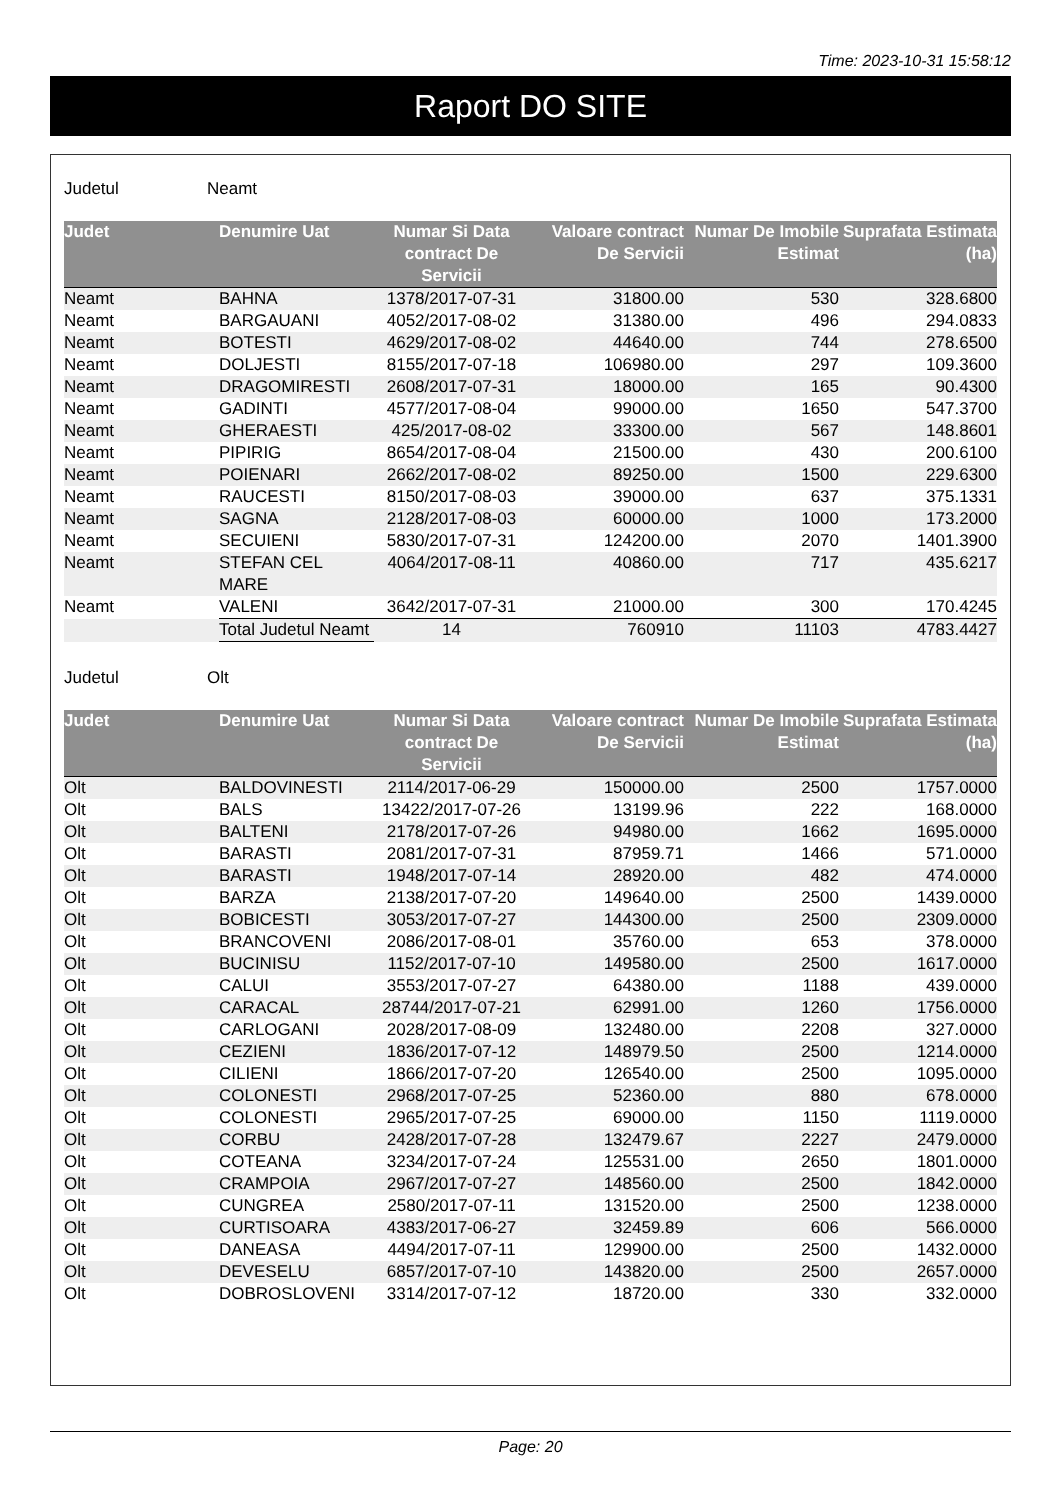Time: 2023-10-31 15:58:12
Raport DO SITE
Judetul Neamt
| Judet | Denumire Uat | Numar Si Data contract De Servicii | Valoare contract De Servicii | Numar De Imobile Estimat | Suprafata Estimata (ha) |
| --- | --- | --- | --- | --- | --- |
| Neamt | BAHNA | 1378/2017-07-31 | 31800.00 | 530 | 328.6800 |
| Neamt | BARGAUANI | 4052/2017-08-02 | 31380.00 | 496 | 294.0833 |
| Neamt | BOTESTI | 4629/2017-08-02 | 44640.00 | 744 | 278.6500 |
| Neamt | DOLJESTI | 8155/2017-07-18 | 106980.00 | 297 | 109.3600 |
| Neamt | DRAGOMIRESTI | 2608/2017-07-31 | 18000.00 | 165 | 90.4300 |
| Neamt | GADINTI | 4577/2017-08-04 | 99000.00 | 1650 | 547.3700 |
| Neamt | GHERAESTI | 425/2017-08-02 | 33300.00 | 567 | 148.8601 |
| Neamt | PIPIRIG | 8654/2017-08-04 | 21500.00 | 430 | 200.6100 |
| Neamt | POIENARI | 2662/2017-08-02 | 89250.00 | 1500 | 229.6300 |
| Neamt | RAUCESTI | 8150/2017-08-03 | 39000.00 | 637 | 375.1331 |
| Neamt | SAGNA | 2128/2017-08-03 | 60000.00 | 1000 | 173.2000 |
| Neamt | SECUIENI | 5830/2017-07-31 | 124200.00 | 2070 | 1401.3900 |
| Neamt | STEFAN CEL MARE | 4064/2017-08-11 | 40860.00 | 717 | 435.6217 |
| Neamt | VALENI | 3642/2017-07-31 | 21000.00 | 300 | 170.4245 |
| | Total Judetul Neamt | 14 | 760910 | 11103 | 4783.4427 |
Judetul Olt
| Judet | Denumire Uat | Numar Si Data contract De Servicii | Valoare contract De Servicii | Numar De Imobile Estimat | Suprafata Estimata (ha) |
| --- | --- | --- | --- | --- | --- |
| Olt | BALDOVINESTI | 2114/2017-06-29 | 150000.00 | 2500 | 1757.0000 |
| Olt | BALS | 13422/2017-07-26 | 13199.96 | 222 | 168.0000 |
| Olt | BALTENI | 2178/2017-07-26 | 94980.00 | 1662 | 1695.0000 |
| Olt | BARASTI | 2081/2017-07-31 | 87959.71 | 1466 | 571.0000 |
| Olt | BARASTI | 1948/2017-07-14 | 28920.00 | 482 | 474.0000 |
| Olt | BARZA | 2138/2017-07-20 | 149640.00 | 2500 | 1439.0000 |
| Olt | BOBICESTI | 3053/2017-07-27 | 144300.00 | 2500 | 2309.0000 |
| Olt | BRANCOVENI | 2086/2017-08-01 | 35760.00 | 653 | 378.0000 |
| Olt | BUCINISU | 1152/2017-07-10 | 149580.00 | 2500 | 1617.0000 |
| Olt | CALUI | 3553/2017-07-27 | 64380.00 | 1188 | 439.0000 |
| Olt | CARACAL | 28744/2017-07-21 | 62991.00 | 1260 | 1756.0000 |
| Olt | CARLOGANI | 2028/2017-08-09 | 132480.00 | 2208 | 327.0000 |
| Olt | CEZIENI | 1836/2017-07-12 | 148979.50 | 2500 | 1214.0000 |
| Olt | CILIENI | 1866/2017-07-20 | 126540.00 | 2500 | 1095.0000 |
| Olt | COLONESTI | 2968/2017-07-25 | 52360.00 | 880 | 678.0000 |
| Olt | COLONESTI | 2965/2017-07-25 | 69000.00 | 1150 | 1119.0000 |
| Olt | CORBU | 2428/2017-07-28 | 132479.67 | 2227 | 2479.0000 |
| Olt | COTEANA | 3234/2017-07-24 | 125531.00 | 2650 | 1801.0000 |
| Olt | CRAMPOIA | 2967/2017-07-27 | 148560.00 | 2500 | 1842.0000 |
| Olt | CUNGREA | 2580/2017-07-11 | 131520.00 | 2500 | 1238.0000 |
| Olt | CURTISOARA | 4383/2017-06-27 | 32459.89 | 606 | 566.0000 |
| Olt | DANEASA | 4494/2017-07-11 | 129900.00 | 2500 | 1432.0000 |
| Olt | DEVESELU | 6857/2017-07-10 | 143820.00 | 2500 | 2657.0000 |
| Olt | DOBROSLOVENI | 3314/2017-07-12 | 18720.00 | 330 | 332.0000 |
Page: 20